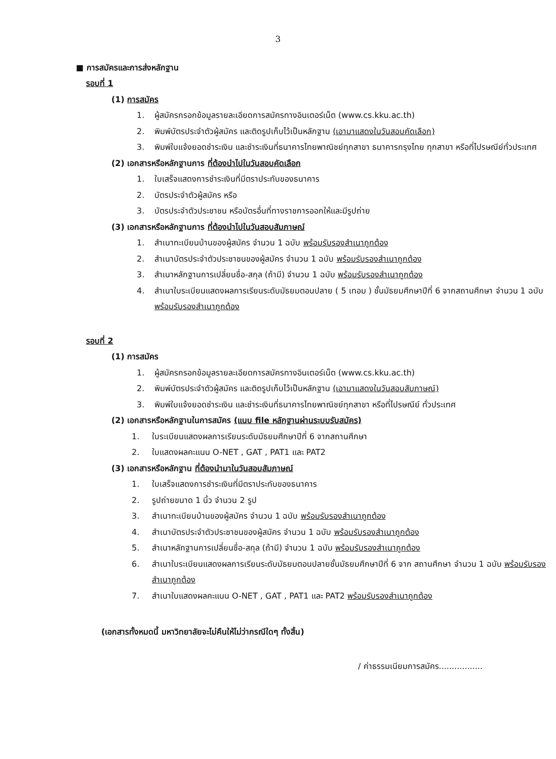3
■ การสมัครและการส่งหลักฐาน
รอบที่ 1
(1) การสมัคร
1. ผู้สมัครกรอกข้อมูลรายละเอียดการสมัครทางอินเตอร์เน็ต (www.cs.kku.ac.th)
2. พิมพ์บัตรประจำตัวผู้สมัคร และติดรูปเก็บไว้เป็นหลักฐาน (เอามาแสดงในวันสอบคัดเลือก)
3. พิมพ์ใบแจ้งยอดชำระเงิน และชำระเงินที่ธนาคารไทยพาณิชย์ทุกสาขา ธนาคารกรุงไทย ทุกสาขา หรือที่ไปรษณีย์ทั่วประเทศ
(2) เอกสารหรือหลักฐานการ ที่ต้องนำไปในวันสอบคัดเลือก
1. ใบเสร็จแสดงการชำระเงินที่มีตราประทับของธนาคาร
2. บัตรประจำตัวผู้สมัคร หรือ
3. บัตรประจำตัวประชาชน หรือบัตรอื่นที่ทางราชการออกให้และมีรูปถ่าย
(3) เอกสารหรือหลักฐานการ ที่ต้องนำไปในวันสอบสัมภาษณ์
1. สำเนาทะเบียนบ้านของผู้สมัคร จำนวน 1 ฉบับ พร้อมรับรองสำเนาถูกต้อง
2. สำเนาบัตรประจำตัวประชาชนของผู้สมัคร จำนวน 1 ฉบับ พร้อมรับรองสำเนาถูกต้อง
3. สำเนาหลักฐานการเปลี่ยนชื่อ-สกุล (ถ้ามี) จำนวน 1 ฉบับ พร้อมรับรองสำเนาถูกต้อง
4. สำเนาใบระเบียนแสดงผลการเรียนระดับมัธยมตอนปลาย ( 5 เทอม ) ชั้นมัธยมศึกษาปีที่ 6 จากสถานศึกษา จำนวน 1 ฉบับ พร้อมรับรองสำเนาถูกต้อง
รอบที่ 2
(1) การสมัคร
1. ผู้สมัครกรอกข้อมูลรายละเอียดการสมัครทางอินเตอร์เน็ต (www.cs.kku.ac.th)
2. พิมพ์บัตรประจำตัวผู้สมัคร และติดรูปเก็บไว้เป็นหลักฐาน (เอามาแสดงในวันสอบสัมภาษณ์)
3. พิมพ์ใบแจ้งยอดชำระเงิน และชำระเงินที่ธนาคารไทยพาณิชย์ทุกสาขา หรือที่ไปรษณีย์ ทั่วประเทศ
(2) เอกสารหรือหลักฐานในการสมัคร (แนบ file หลักฐานผ่านระบบรับสมัคร)
1. ใบระเบียนแสดงผลการเรียนระดับมัธยมศึกษาปีที่ 6 จากสถานศึกษา
2. ใบแสดงผลคะแนน O-NET , GAT , PAT1 และ PAT2
(3) เอกสารหรือหลักฐาน ที่ต้องนำมาในวันสอบสัมภาษณ์
1. ใบเสร็จแสดงการชำระเงินที่มีตราประทับของธนาคาร
2. รูปถ่ายขนาด 1 นิ้ว จำนวน 2 รูป
3. สำเนาทะเบียนบ้านของผู้สมัคร จำนวน 1 ฉบับ พร้อมรับรองสำเนาถูกต้อง
4. สำเนาบัตรประจำตัวประชาชนของผู้สมัคร จำนวน 1 ฉบับ พร้อมรับรองสำเนาถูกต้อง
5. สำเนาหลักฐานการเปลี่ยนชื่อ-สกุล (ถ้ามี) จำนวน 1 ฉบับ พร้อมรับรองสำเนาถูกต้อง
6. สำเนาใบระเบียนแสดงผลการเรียนระดับมัธยมตอนปลายชั้นมัธยมศึกษาปีที่ 6 จาก สถานศึกษา จำนวน 1 ฉบับ พร้อมรับรองสำเนาถูกต้อง
7. สำเนาใบแสดงผลคะแนน O-NET , GAT , PAT1 และ PAT2 พร้อมรับรองสำเนาถูกต้อง
(เอกสารทั้งหมดนี้ มหาวิทยาลัยจะไม่คืนให้ไม่ว่ากรณีใดๆ ทั้งสิ้น)
/ ค่าธรรมเนียมการสมัคร.................